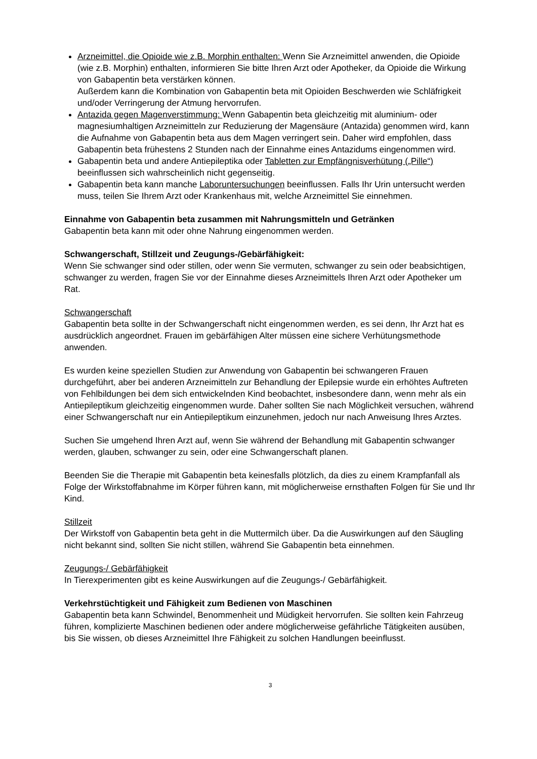Arzneimittel, die Opioide wie z.B. Morphin enthalten: Wenn Sie Arzneimittel anwenden, die Opioide (wie z.B. Morphin) enthalten, informieren Sie bitte Ihren Arzt oder Apotheker, da Opioide die Wirkung von Gabapentin beta verstärken können.
Außerdem kann die Kombination von Gabapentin beta mit Opioiden Beschwerden wie Schläfrigkeit und/oder Verringerung der Atmung hervorrufen.
Antazida gegen Magenverstimmung: Wenn Gabapentin beta gleichzeitig mit aluminium- oder magnesiumhaltigen Arzneimitteln zur Reduzierung der Magensäure (Antazida) genommen wird, kann die Aufnahme von Gabapentin beta aus dem Magen verringert sein. Daher wird empfohlen, dass Gabapentin beta frühestens 2 Stunden nach der Einnahme eines Antazidums eingenommen wird.
Gabapentin beta und andere Antiepileptika oder Tabletten zur Empfängnisverhütung („Pille“) beeinflussen sich wahrscheinlich nicht gegenseitig.
Gabapentin beta kann manche Laboruntersuchungen beeinflussen. Falls Ihr Urin untersucht werden muss, teilen Sie Ihrem Arzt oder Krankenhaus mit, welche Arzneimittel Sie einnehmen.
Einnahme von Gabapentin beta zusammen mit Nahrungsmitteln und Getränken
Gabapentin beta kann mit oder ohne Nahrung eingenommen werden.
Schwangerschaft, Stillzeit und Zeugungs-/Gebärfähigkeit:
Wenn Sie schwanger sind oder stillen, oder wenn Sie vermuten, schwanger zu sein oder beabsichtigen, schwanger zu werden, fragen Sie vor der Einnahme dieses Arzneimittels Ihren Arzt oder Apotheker um Rat.
Schwangerschaft
Gabapentin beta sollte in der Schwangerschaft nicht eingenommen werden, es sei denn, Ihr Arzt hat es ausdrücklich angeordnet. Frauen im gebärfähigen Alter müssen eine sichere Verhütungsmethode anwenden.
Es wurden keine speziellen Studien zur Anwendung von Gabapentin bei schwangeren Frauen durchgeführt, aber bei anderen Arzneimitteln zur Behandlung der Epilepsie wurde ein erhöhtes Auftreten von Fehlbildungen bei dem sich entwickelnden Kind beobachtet, insbesondere dann, wenn mehr als ein Antiepileptikum gleichzeitig eingenommen wurde. Daher sollten Sie nach Möglichkeit versuchen, während einer Schwangerschaft nur ein Antiepileptikum einzunehmen, jedoch nur nach Anweisung Ihres Arztes.
Suchen Sie umgehend Ihren Arzt auf, wenn Sie während der Behandlung mit Gabapentin schwanger werden, glauben, schwanger zu sein, oder eine Schwangerschaft planen.
Beenden Sie die Therapie mit Gabapentin beta keinesfalls plötzlich, da dies zu einem Krampfanfall als Folge der Wirkstoffabnahme im Körper führen kann, mit möglicherweise ernsthaften Folgen für Sie und Ihr Kind.
Stillzeit
Der Wirkstoff von Gabapentin beta geht in die Muttermilch über. Da die Auswirkungen auf den Säugling nicht bekannt sind, sollten Sie nicht stillen, während Sie Gabapentin beta einnehmen.
Zeugungs-/ Gebärfähigkeit
In Tierexperimenten gibt es keine Auswirkungen auf die Zeugungs-/ Gebärfähigkeit.
Verkehrstüchtigkeit und Fähigkeit zum Bedienen von Maschinen
Gabapentin beta kann Schwindel, Benommenheit und Müdigkeit hervorrufen. Sie sollten kein Fahrzeug führen, komplizierte Maschinen bedienen oder andere möglicherweise gefährliche Tätigkeiten ausüben, bis Sie wissen, ob dieses Arzneimittel Ihre Fähigkeit zu solchen Handlungen beeinflusst.
3